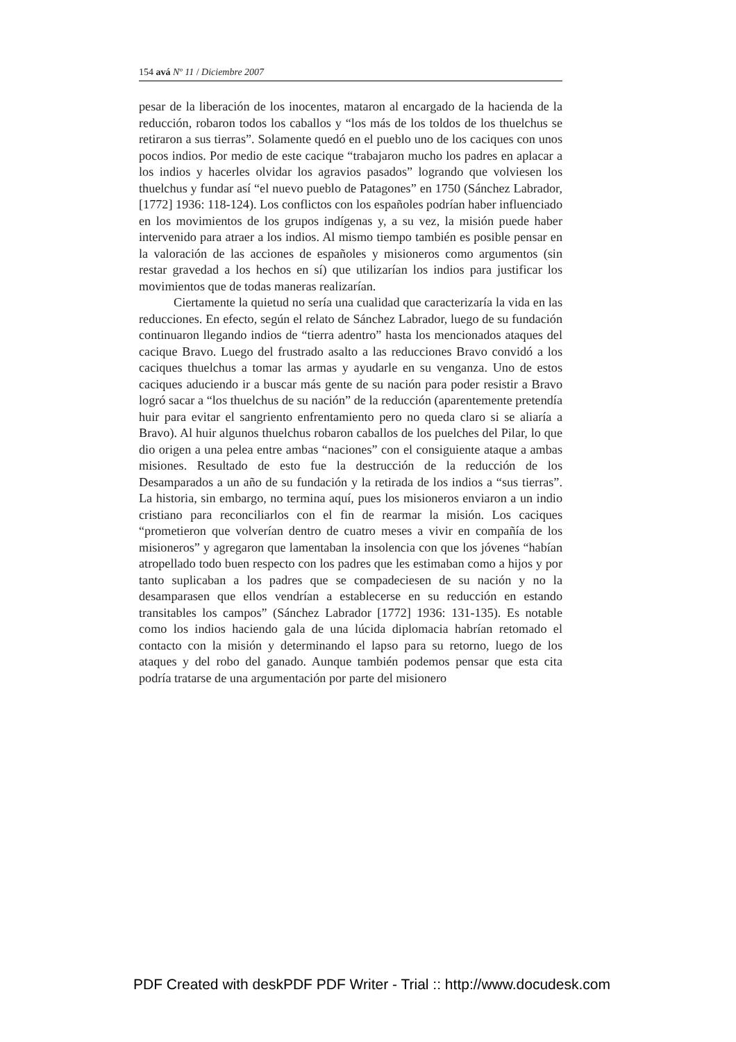154 avá Nº 11 / Diciembre 2007
pesar de la liberación de los inocentes, mataron al encargado de la hacienda de la reducción, robaron todos los caballos y “los más de los toldos de los thuelchus se retiraron a sus tierras”. Solamente quedó en el pueblo uno de los caciques con unos pocos indios. Por medio de este cacique “trabajaron mucho los padres en aplacar a los indios y hacerles olvidar los agravios pasados” logrando que volviesen los thuelchus y fundar así “el nuevo pueblo de Patagones” en 1750 (Sánchez Labrador, [1772] 1936: 118-124). Los conflictos con los españoles podrían haber influenciado en los movimientos de los grupos indígenas y, a su vez, la misión puede haber intervenido para atraer a los indios. Al mismo tiempo también es posible pensar en la valoración de las acciones de españoles y misioneros como argumentos (sin restar gravedad a los hechos en sí) que utilizarían los indios para justificar los movimientos que de todas maneras realizarían.
Ciertamente la quietud no sería una cualidad que caracterizaría la vida en las reducciones. En efecto, según el relato de Sánchez Labrador, luego de su fundación continuaron llegando indios de “tierra adentro” hasta los mencionados ataques del cacique Bravo. Luego del frustrado asalto a las reducciones Bravo convidó a los caciques thuelchus a tomar las armas y ayudarle en su venganza. Uno de estos caciques aduciendo ir a buscar más gente de su nación para poder resistir a Bravo logró sacar a “los thuelchus de su nación” de la reducción (aparentemente pretendía huir para evitar el sangriento enfrentamiento pero no queda claro si se aliaría a Bravo). Al huir algunos thuelchus robaron caballos de los puelches del Pilar, lo que dio origen a una pelea entre ambas “naciones” con el consiguiente ataque a ambas misiones. Resultado de esto fue la destrucción de la reducción de los Desamparados a un año de su fundación y la retirada de los indios a “sus tierras”. La historia, sin embargo, no termina aquí, pues los misioneros enviaron a un indio cristiano para reconciliarlos con el fin de rearmar la misión. Los caciques “prometieron que volverían dentro de cuatro meses a vivir en compañía de los misioneros” y agregaron que lamentaban la insolencia con que los jóvenes “habían atropellado todo buen respecto con los padres que les estimaban como a hijos y por tanto suplicaban a los padres que se compadeciesen de su nación y no la desamparasen que ellos vendrían a establecerse en su reducción en estando transitables los campos” (Sánchez Labrador [1772] 1936: 131-135). Es notable como los indios haciendo gala de una lúcida diplomacia habrían retomado el contacto con la misión y determinando el lapso para su retorno, luego de los ataques y del robo del ganado. Aunque también podemos pensar que esta cita podría tratarse de una argumentación por parte del misionero
PDF Created with deskPDF PDF Writer - Trial :: http://www.docudesk.com